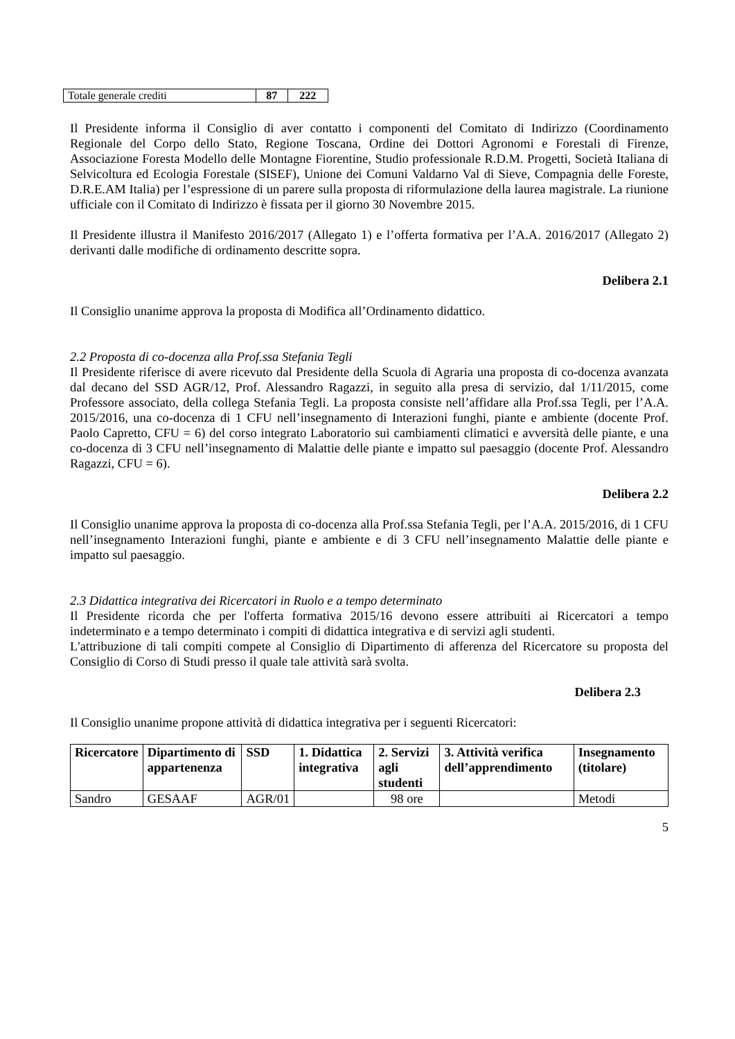| Totale generale crediti | 87 | 222 |
Il Presidente informa il Consiglio di aver contatto i componenti del Comitato di Indirizzo (Coordinamento Regionale del Corpo dello Stato, Regione Toscana, Ordine dei Dottori Agronomi e Forestali di Firenze, Associazione Foresta Modello delle Montagne Fiorentine, Studio professionale R.D.M. Progetti, Società Italiana di Selvicoltura ed Ecologia Forestale (SISEF), Unione dei Comuni Valdarno Val di Sieve, Compagnia delle Foreste, D.R.E.AM Italia) per l’espressione di un parere sulla proposta di riformulazione della laurea magistrale. La riunione ufficiale con il Comitato di Indirizzo è fissata per il giorno 30 Novembre 2015.
Il Presidente illustra il Manifesto 2016/2017 (Allegato 1) e l’offerta formativa per l’A.A. 2016/2017 (Allegato 2) derivanti dalle modifiche di ordinamento descritte sopra.
Delibera 2.1
Il Consiglio unanime approva la proposta di Modifica all’Ordinamento didattico.
2.2 Proposta di co-docenza alla Prof.ssa Stefania Tegli
Il Presidente riferisce di avere ricevuto dal Presidente della Scuola di Agraria una proposta di co-docenza avanzata dal decano del SSD AGR/12, Prof. Alessandro Ragazzi, in seguito alla presa di servizio, dal 1/11/2015, come Professore associato, della collega Stefania Tegli. La proposta consiste nell’affidare alla Prof.ssa Tegli, per l’A.A. 2015/2016, una co-docenza di 1 CFU nell’insegnamento di Interazioni funghi, piante e ambiente (docente Prof. Paolo Capretto, CFU = 6) del corso integrato Laboratorio sui cambiamenti climatici e avversità delle piante, e una co-docenza di 3 CFU nell’insegnamento di Malattie delle piante e impatto sul paesaggio (docente Prof. Alessandro Ragazzi, CFU = 6).
Delibera 2.2
Il Consiglio unanime approva la proposta di co-docenza alla Prof.ssa Stefania Tegli, per l’A.A. 2015/2016, di 1 CFU nell’insegnamento Interazioni funghi, piante e ambiente e di 3 CFU nell’insegnamento Malattie delle piante e impatto sul paesaggio.
2.3 Didattica integrativa dei Ricercatori in Ruolo e a tempo determinato
Il Presidente ricorda che per l'offerta formativa 2015/16 devono essere attribuiti ai Ricercatori a tempo indeterminato e a tempo determinato i compiti di didattica integrativa e di servizi agli studenti.
L'attribuzione di tali compiti compete al Consiglio di Dipartimento di afferenza del Ricercatore su proposta del Consiglio di Corso di Studi presso il quale tale attività sarà svolta.
Delibera 2.3
Il Consiglio unanime propone attività di didattica integrativa per i seguenti Ricercatori:
| Ricercatore | Dipartimento di appartenenza | SSD | 1. Didattica integrativa | 2. Servizi agli studenti | 3. Attività verifica dell’apprendimento | Insegnamento (titolare) |
| --- | --- | --- | --- | --- | --- | --- |
| Sandro | GESAAF | AGR/01 | | 98 ore | | Metodi |
5